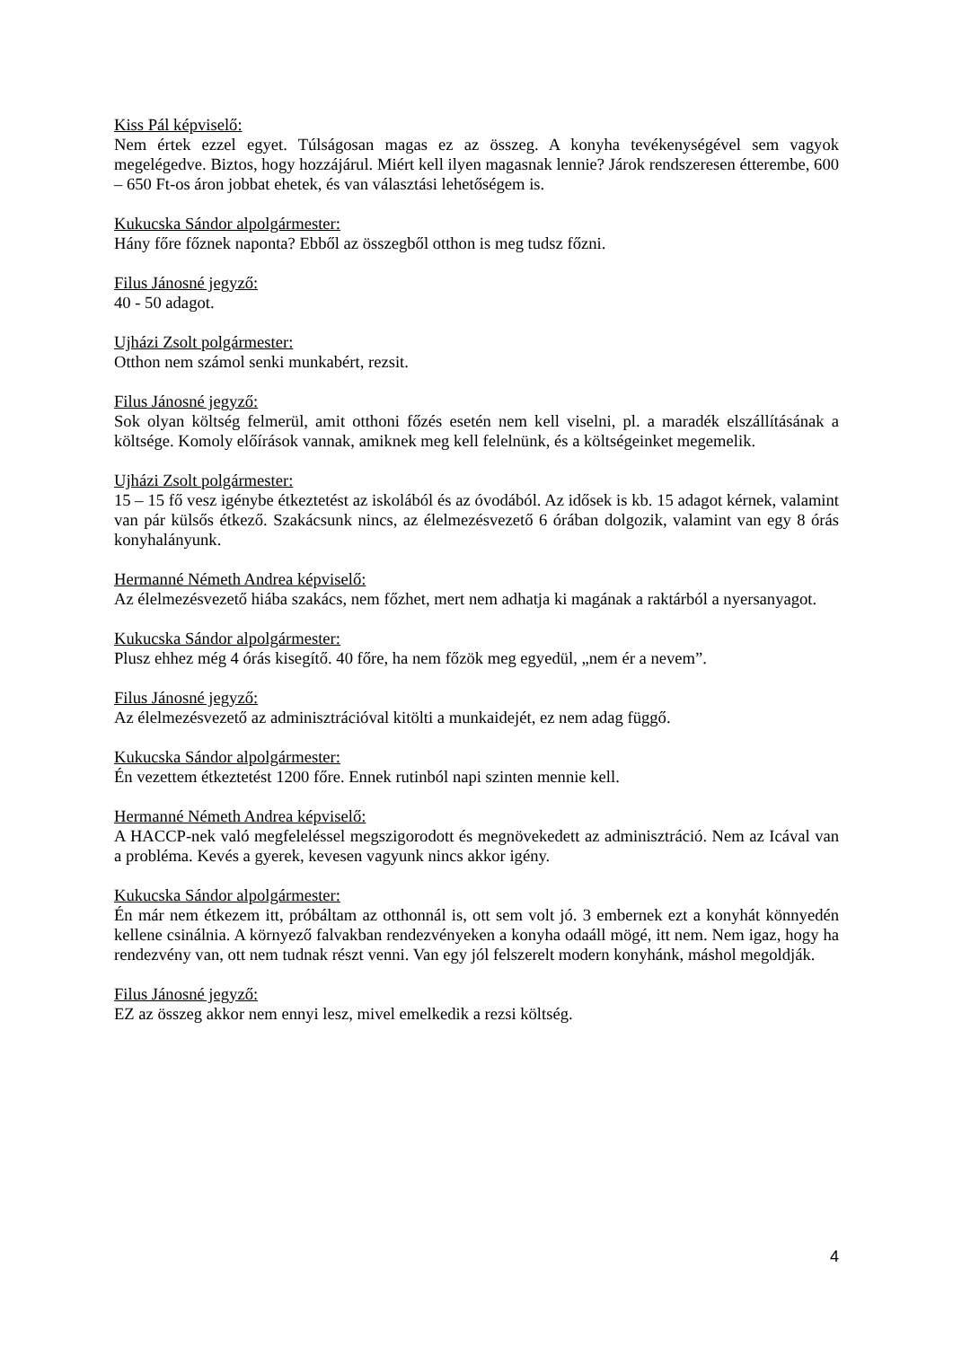Kiss Pál képviselő:
Nem értek ezzel egyet. Túlságosan magas ez az összeg. A konyha tevékenységével sem vagyok megelégedve. Biztos, hogy hozzájárul. Miért kell ilyen magasnak lennie? Járok rendszeresen étterembe, 600 – 650 Ft-os áron jobbat ehetek, és van választási lehetőségem is.
Kukucska Sándor alpolgármester:
Hány főre főznek naponta? Ebből az összegből otthon is meg tudsz főzni.
Filus Jánosné jegyző:
40 - 50 adagot.
Ujházi Zsolt polgármester:
Otthon nem számol senki munkabért, rezsit.
Filus Jánosné jegyző:
Sok olyan költség felmerül, amit otthoni főzés esetén nem kell viselni, pl. a maradék elszállításának a költsége. Komoly előírások vannak, amiknek meg kell felelnünk, és a költségeinket megemelik.
Ujházi Zsolt polgármester:
15 – 15 fő vesz igénybe étkeztetést az iskolából és az óvodából. Az idősek is kb. 15 adagot kérnek, valamint van pár külsős étkező. Szakácsunk nincs, az élelmezésvezető 6 órában dolgozik, valamint van egy 8 órás konyhalányunk.
Hermanné Németh Andrea képviselő:
Az élelmezésvezető hiába szakács, nem főzhet, mert nem adhatja ki magának a raktárból a nyersanyagot.
Kukucska Sándor alpolgármester:
Plusz ehhez még 4 órás kisegítő. 40 főre, ha nem főzök meg egyedül, „nem ér a nevem”.
Filus Jánosné jegyző:
Az élelmezésvezető az adminisztrációval kitölti a munkaidejét, ez nem adag függő.
Kukucska Sándor alpolgármester:
Én vezettem étkeztetést 1200 főre. Ennek rutinból napi szinten mennie kell.
Hermanné Németh Andrea képviselő:
A HACCP-nek való megfeleléssel megszigorodott és megnövekedett az adminisztráció. Nem az Icával van a probléma. Kevés a gyerek, kevesen vagyunk nincs akkor igény.
Kukucska Sándor alpolgármester:
Én már nem étkezem itt, próbáltam az otthonnál is, ott sem volt jó. 3 embernek ezt a konyhát könnyedén kellene csinálnia. A környező falvakban rendezvényeken a konyha odaáll mögé, itt nem. Nem igaz, hogy ha rendezvény van, ott nem tudnak részt venni. Van egy jól felszerelt modern konyhánk, máshol megoldják.
Filus Jánosné jegyző:
EZ az összeg akkor nem ennyi lesz, mivel emelkedik a rezsi költség.
4